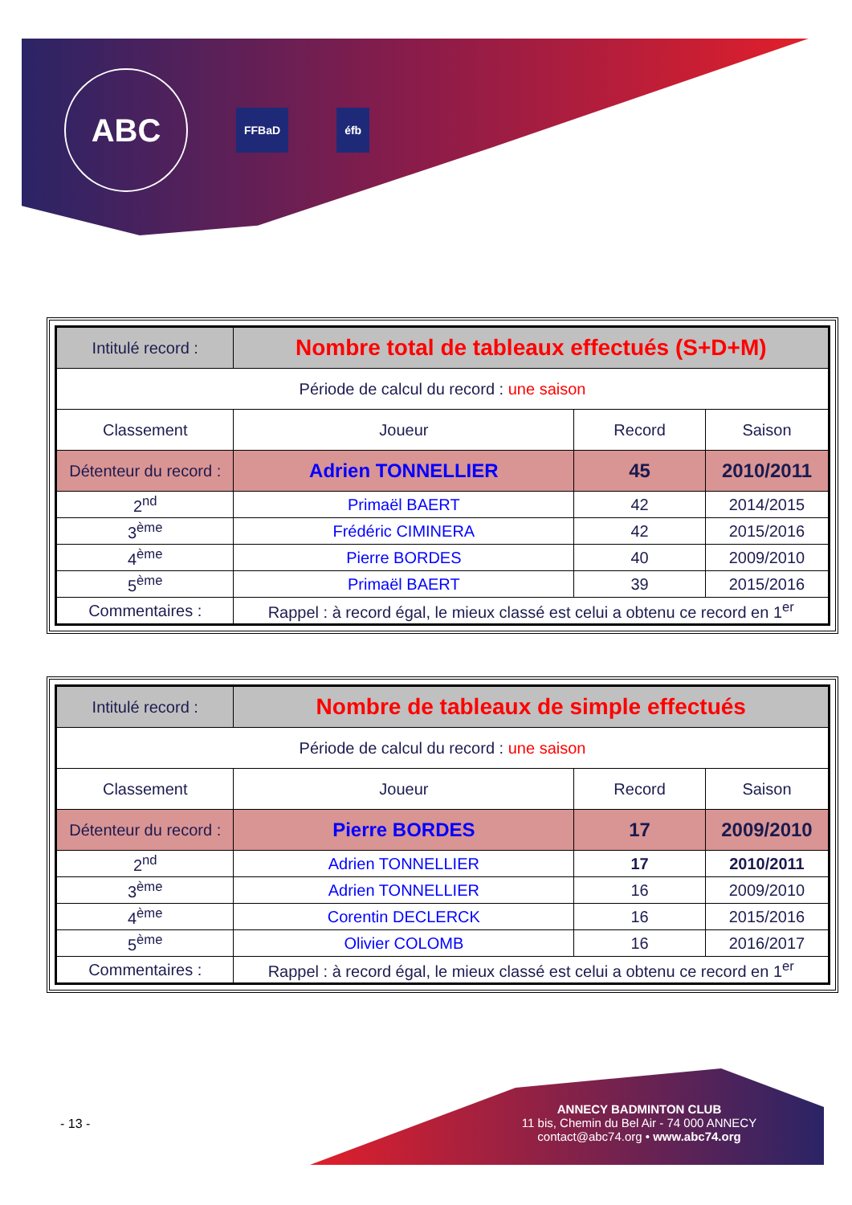ABC
FFBaD éfb
| Intitulé record : | Nombre total de tableaux effectués (S+D+M) | | |
| Période de calcul du record : une saison | | | |
| Classement | Joueur | Record | Saison |
| Détenteur du record : | Adrien TONNELLIER | 45 | 2010/2011 |
| 2<sup>nd</sup> | Primaël BAERT | 42 | 2014/2015 |
| 3<sup>ème</sup> | Frédéric CIMINERA | 42 | 2015/2016 |
| 4<sup>ème</sup> | Pierre BORDES | 40 | 2009/2010 |
| 5<sup>ème</sup> | Primaël BAERT | 39 | 2015/2016 |
| Commentaires : | Rappel : à record égal, le mieux classé est celui a obtenu ce record en 1<sup>er</sup> | | |
| Intitulé record : | Nombre de tableaux de simple effectués | | |
| Période de calcul du record : une saison | | | |
| Classement | Joueur | Record | Saison |
| Détenteur du record : | Pierre BORDES | 17 | 2009/2010 |
| 2<sup>nd</sup> | Adrien TONNELLIER | 17 | 2010/2011 |
| 3<sup>ème</sup> | Adrien TONNELLIER | 16 | 2009/2010 |
| 4<sup>ème</sup> | Corentin DECLERCK | 16 | 2015/2016 |
| 5<sup>ème</sup> | Olivier COLOMB | 16 | 2016/2017 |
| Commentaires : | Rappel : à record égal, le mieux classé est celui a obtenu ce record en 1<sup>er</sup> | | |
- 13 -
ANNECY BADMINTON CLUB
11 bis, Chemin du Bel Air - 74 000 ANNECY
contact@abc74.org • www.abc74.org